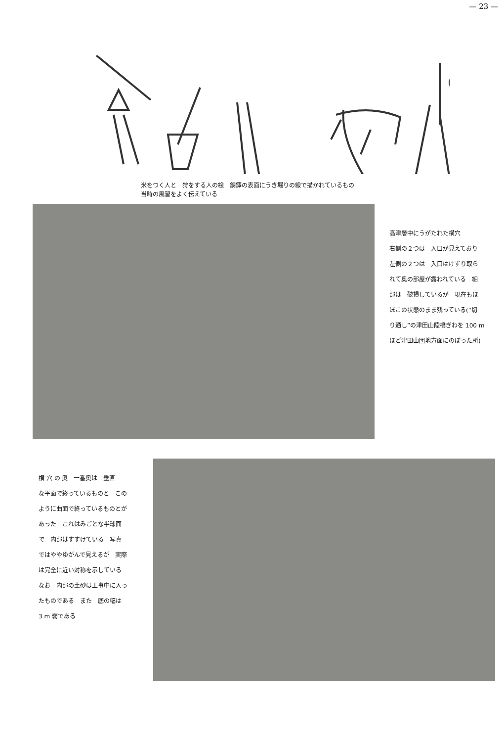— 23 —
米をつく人と　狩をする人の絵　銅鐸の表面にうき堀りの線で描かれているもの
当時の風習をよく伝えている
高津層中にうがたれた横穴
右側の２つは　入口が見えており
左側の２つは　入口はけずり取ら
れて奥の部屋が露われている　細
部は　破損しているが　現在もほ
ぼこの状態のまま残っている(“切
り通し”の津田山陸橋ぎわを 100 m
ほど津田山団地方面にのぼった所)
横 穴 の 奥　一番奥は　垂直
な平面で終っているものと　この
ように曲面で終っているものとが
あった　これはみごとな半球面
で　内部はすすけている　写真
ではややゆがんで見えるが　実際
は完全に近い対称を示している
なお　内部の土砂は工事中に入っ
たものである　また　底の幅は
3 m 弱である